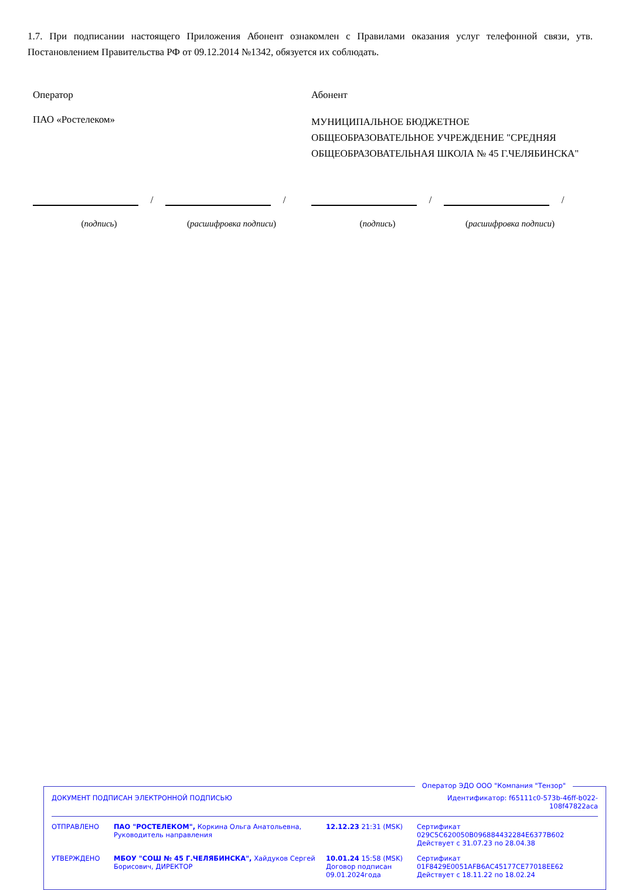1.7. При подписании настоящего Приложения Абонент ознакомлен с Правилами оказания услуг телефонной связи, утв. Постановлением Правительства РФ от 09.12.2014 №1342, обязуется их соблюдать.
Оператор
ПАО «Ростелеком»
Абонент
МУНИЦИПАЛЬНОЕ БЮДЖЕТНОЕ ОБЩЕОБРАЗОВАТЕЛЬНОЕ УЧРЕЖДЕНИЕ "СРЕДНЯЯ ОБЩЕОБРАЗОВАТЕЛЬНАЯ ШКОЛА № 45 Г.ЧЕЛЯБИНСКА"
/
/
(подпись) (расшифровка подписи)
/
/
(подпись) (расшифровка подписи)
Оператор ЭДО ООО "Компания "Тензор"
| ДОКУМЕНТ ПОДПИСАН ЭЛЕКТРОННОЙ ПОДПИСЬЮ | | | Идентификатор: f65111c0-573b-46ff-b022-108f47822aca |
| ОТПРАВЛЕНО | ПАО "РОСТЕЛЕКОМ", Коркина Ольга Анатольевна, Руководитель направления | 12.12.23 21:31 (MSK) | Сертификат 029C5C620050B096884432284E6377B602 Действует с 31.07.23 по 28.04.38 |
| УТВЕРЖДЕНО | МБОУ "СОШ № 45 Г.ЧЕЛЯБИНСКА", Хайдуков Сергей Борисович, ДИРЕКТОР | 10.01.24 15:58 (MSK) Договор подписан 09.01.2024года | Сертификат 01F8429E0051AFB6AC45177CE77018EE62 Действует с 18.11.22 по 18.02.24 |